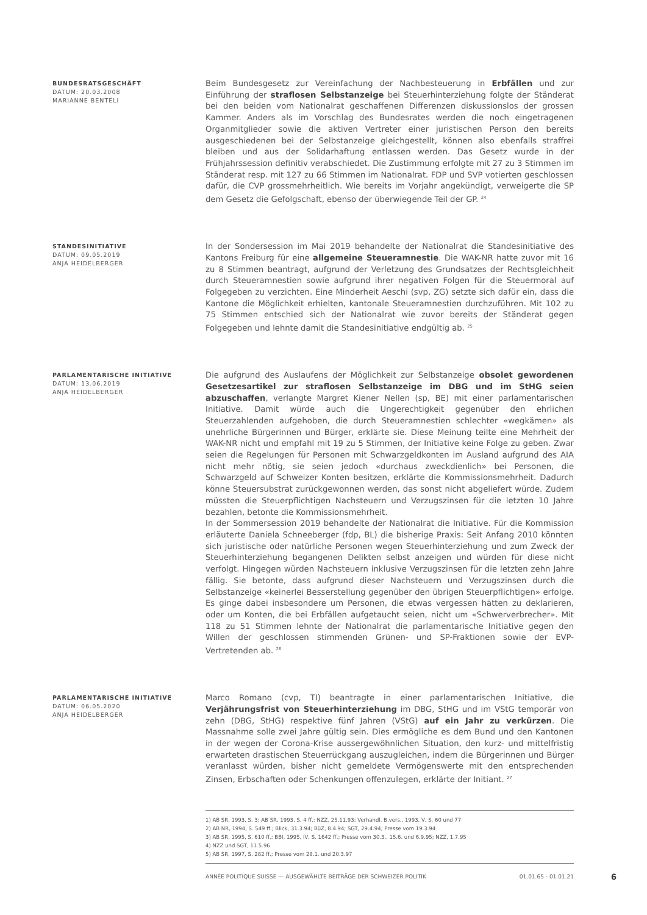BUNDESRATSGESCHÄFT
DATUM: 20.03.2008
MARIANNE BENTELI
Beim Bundesgesetz zur Vereinfachung der Nachbesteuerung in Erbfällen und zur Einführung der straflosen Selbstanzeige bei Steuerhinterziehung folgte der Ständerat bei den beiden vom Nationalrat geschaffenen Differenzen diskussionslos der grossen Kammer. Anders als im Vorschlag des Bundesrates werden die noch eingetragenen Organmitglieder sowie die aktiven Vertreter einer juristischen Person den bereits ausgeschiedenen bei der Selbstanzeige gleichgestellt, können also ebenfalls straffrei bleiben und aus der Solidarhaftung entlassen werden. Das Gesetz wurde in der Frühjahrssession definitiv verabschiedet. Die Zustimmung erfolgte mit 27 zu 3 Stimmen im Ständerat resp. mit 127 zu 66 Stimmen im Nationalrat. FDP und SVP votierten geschlossen dafür, die CVP grossmehrheitlich. Wie bereits im Vorjahr angekündigt, verweigerte die SP dem Gesetz die Gefolgschaft, ebenso der überwiegende Teil der GP. <sup>24</sup>
STANDESINITIATIVE
DATUM: 09.05.2019
ANJA HEIDELBERGER
In der Sondersession im Mai 2019 behandelte der Nationalrat die Standesinitiative des Kantons Freiburg für eine allgemeine Steueramnestie. Die WAK-NR hatte zuvor mit 16 zu 8 Stimmen beantragt, aufgrund der Verletzung des Grundsatzes der Rechtsgleichheit durch Steueramnestien sowie aufgrund ihrer negativen Folgen für die Steuermoral auf Folgegeben zu verzichten. Eine Minderheit Aeschi (svp, ZG) setzte sich dafür ein, dass die Kantone die Möglichkeit erhielten, kantonale Steueramnestien durchzuführen. Mit 102 zu 75 Stimmen entschied sich der Nationalrat wie zuvor bereits der Ständerat gegen Folgegeben und lehnte damit die Standesinitiative endgültig ab. <sup>25</sup>
PARLAMENTARISCHE INITIATIVE
DATUM: 13.06.2019
ANJA HEIDELBERGER
Die aufgrund des Auslaufens der Möglichkeit zur Selbstanzeige obsolet gewordenen Gesetzesartikel zur straflosen Selbstanzeige im DBG und im StHG seien abzuschaffen, verlangte Margret Kiener Nellen (sp, BE) mit einer parlamentarischen Initiative. Damit würde auch die Ungerechtigkeit gegenüber den ehrlichen Steuerzahlenden aufgehoben, die durch Steueramnestien schlechter «wegkämen» als unehrliche Bürgerinnen und Bürger, erklärte sie. Diese Meinung teilte eine Mehrheit der WAK-NR nicht und empfahl mit 19 zu 5 Stimmen, der Initiative keine Folge zu geben. Zwar seien die Regelungen für Personen mit Schwarzgeldkonten im Ausland aufgrund des AIA nicht mehr nötig, sie seien jedoch «durchaus zweckdienlich» bei Personen, die Schwarzgeld auf Schweizer Konten besitzen, erklärte die Kommissionsmehrheit. Dadurch könne Steuersubstrat zurückgewonnen werden, das sonst nicht abgeliefert würde. Zudem müssten die Steuerpflichtigen Nachsteuern und Verzugszinsen für die letzten 10 Jahre bezahlen, betonte die Kommissionsmehrheit.
In der Sommersession 2019 behandelte der Nationalrat die Initiative. Für die Kommission erläuterte Daniela Schneeberger (fdp, BL) die bisherige Praxis: Seit Anfang 2010 könnten sich juristische oder natürliche Personen wegen Steuerhinterziehung und zum Zweck der Steuerhinterziehung begangenen Delikten selbst anzeigen und würden für diese nicht verfolgt. Hingegen würden Nachsteuern inklusive Verzugszinsen für die letzten zehn Jahre fällig. Sie betonte, dass aufgrund dieser Nachsteuern und Verzugszinsen durch die Selbstanzeige «keinerlei Besserstellung gegenüber den übrigen Steuerpflichtigen» erfolge. Es ginge dabei insbesondere um Personen, die etwas vergessen hätten zu deklarieren, oder um Konten, die bei Erbfällen aufgetaucht seien, nicht um «Schwerverbrecher». Mit 118 zu 51 Stimmen lehnte der Nationalrat die parlamentarische Initiative gegen den Willen der geschlossen stimmenden Grünen- und SP-Fraktionen sowie der EVP-Vertretenden ab. <sup>26</sup>
PARLAMENTARISCHE INITIATIVE
DATUM: 06.05.2020
ANJA HEIDELBERGER
Marco Romano (cvp, TI) beantragte in einer parlamentarischen Initiative, die Verjährungsfrist von Steuerhinterziehung im DBG, StHG und im VStG temporär von zehn (DBG, StHG) respektive fünf Jahren (VStG) auf ein Jahr zu verkürzen. Die Massnahme solle zwei Jahre gültig sein. Dies ermögliche es dem Bund und den Kantonen in der wegen der Corona-Krise aussergewöhnlichen Situation, den kurz- und mittelfristig erwarteten drastischen Steuerrückgang auszugleichen, indem die Bürgerinnen und Bürger veranlasst würden, bisher nicht gemeldete Vermögenswerte mit den entsprechenden Zinsen, Erbschaften oder Schenkungen offenzulegen, erklärte der Initiant. <sup>27</sup>
1) AB SR, 1993, S. 3; AB SR, 1993, S. 4 ff.; NZZ, 25.11.93; Verhandl. B.vers., 1993, V, S. 60 und 77
2) AB NR, 1994, S. 549 ff.; Blick, 31.3.94; BüZ, 8.4.94; SGT, 29.4.94; Presse vom 19.3.94
3) AB SR, 1995, S. 610 ff.; BBI, 1995, IV, S. 1642 ff.; Presse vom 30.3., 15.6. und 6.9.95; NZZ, 1.7.95
4) NZZ und SGT, 11.5.96
5) AB SR, 1997, S. 282 ff.; Presse vom 28.1. und 20.3.97
ANNÉE POLITIQUE SUISSE — AUSGEWÄHLTE BEITRÄGE DER SCHWEIZER POLITIK 01.01.65 - 01.01.21 6